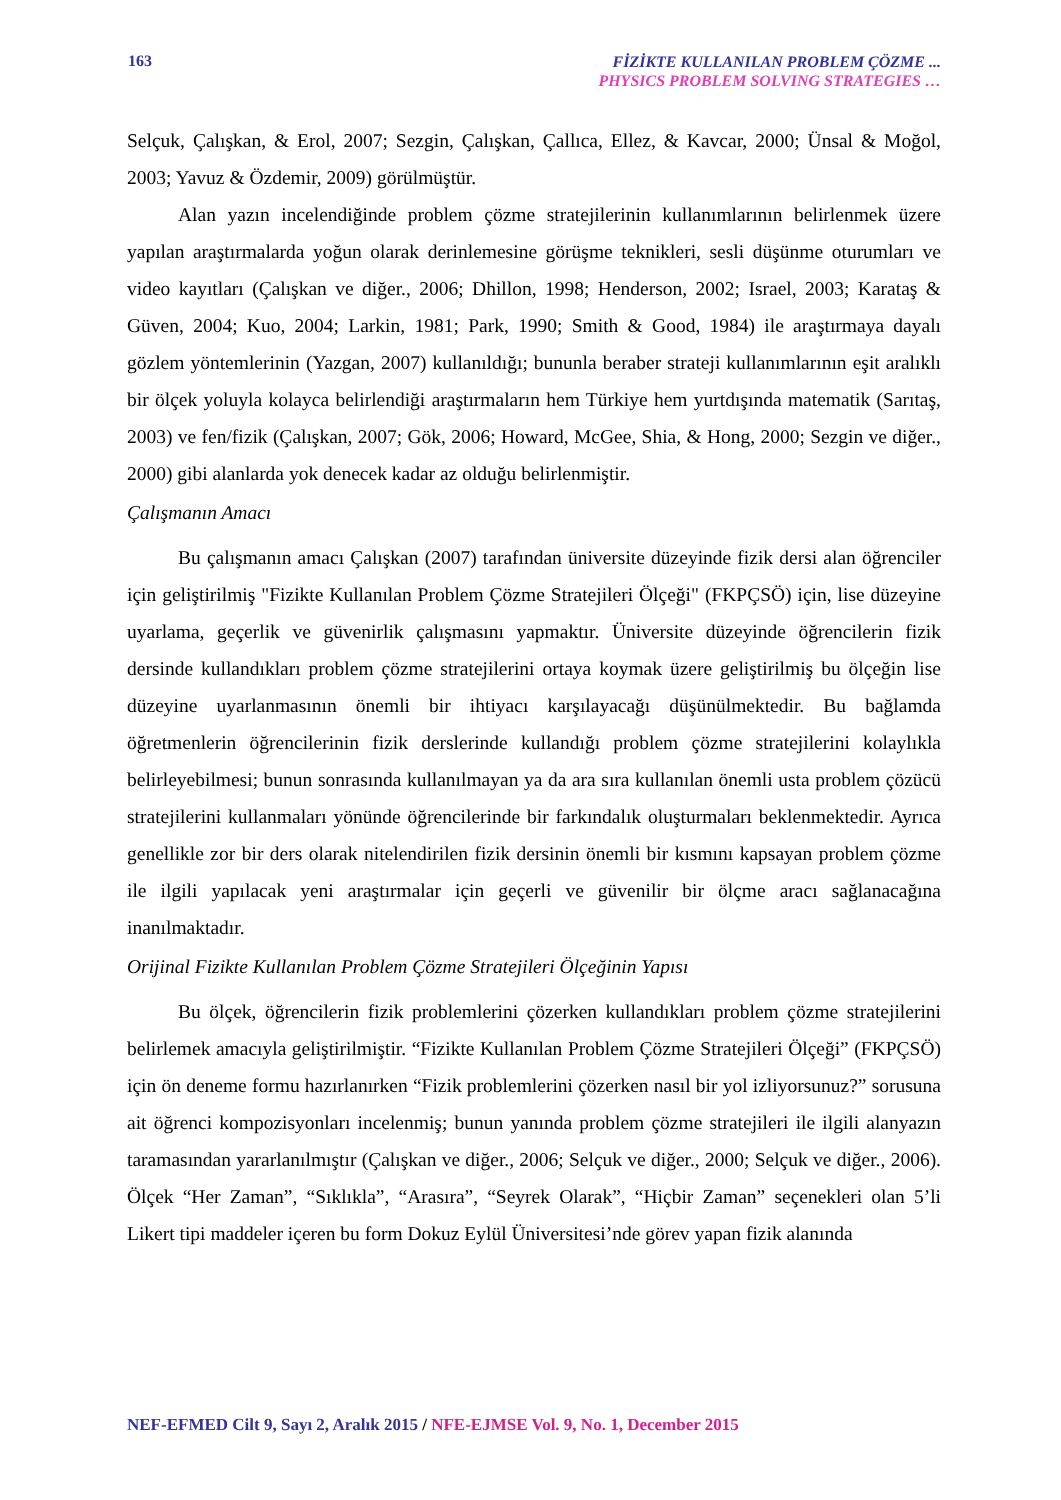163
FİZİKTE KULLANILAN PROBLEM ÇÖZME ...
PHYSICS PROBLEM SOLVING STRATEGIES …
Selçuk, Çalışkan, & Erol, 2007; Sezgin, Çalışkan, Çallıca, Ellez, & Kavcar, 2000; Ünsal & Moğol, 2003; Yavuz & Özdemir, 2009) görülmüştür.
Alan yazın incelendiğinde problem çözme stratejilerinin kullanımlarının belirlenmek üzere yapılan araştırmalarda yoğun olarak derinlemesine görüşme teknikleri, sesli düşünme oturumları ve video kayıtları (Çalışkan ve diğer., 2006; Dhillon, 1998; Henderson, 2002; Israel, 2003; Karataş & Güven, 2004; Kuo, 2004; Larkin, 1981; Park, 1990; Smith & Good, 1984) ile araştırmaya dayalı gözlem yöntemlerinin (Yazgan, 2007) kullanıldığı; bununla beraber strateji kullanımlarının eşit aralıklı bir ölçek yoluyla kolayca belirlendiği araştırmaların hem Türkiye hem yurtdışında matematik (Sarıtaş, 2003) ve fen/fizik (Çalışkan, 2007; Gök, 2006; Howard, McGee, Shia, & Hong, 2000; Sezgin ve diğer., 2000) gibi alanlarda yok denecek kadar az olduğu belirlenmiştir.
Çalışmanın Amacı
Bu çalışmanın amacı Çalışkan (2007) tarafından üniversite düzeyinde fizik dersi alan öğrenciler için geliştirilmiş "Fizikte Kullanılan Problem Çözme Stratejileri Ölçeği" (FKPÇSÖ) için, lise düzeyine uyarlama, geçerlik ve güvenirlik çalışmasını yapmaktır. Üniversite düzeyinde öğrencilerin fizik dersinde kullandıkları problem çözme stratejilerini ortaya koymak üzere geliştirilmiş bu ölçeğin lise düzeyine uyarlanmasının önemli bir ihtiyacı karşılayacağı düşünülmektedir. Bu bağlamda öğretmenlerin öğrencilerinin fizik derslerinde kullandığı problem çözme stratejilerini kolaylıkla belirleyebilmesi; bunun sonrasında kullanılmayan ya da ara sıra kullanılan önemli usta problem çözücü stratejilerini kullanmaları yönünde öğrencilerinde bir farkındalık oluşturmaları beklenmektedir. Ayrıca genellikle zor bir ders olarak nitelendirilen fizik dersinin önemli bir kısmını kapsayan problem çözme ile ilgili yapılacak yeni araştırmalar için geçerli ve güvenilir bir ölçme aracı sağlanacağına inanılmaktadır.
Orijinal Fizikte Kullanılan Problem Çözme Stratejileri Ölçeğinin Yapısı
Bu ölçek, öğrencilerin fizik problemlerini çözerken kullandıkları problem çözme stratejilerini belirlemek amacıyla geliştirilmiştir. “Fizikte Kullanılan Problem Çözme Stratejileri Ölçeği” (FKPÇSÖ) için ön deneme formu hazırlanırken “Fizik problemlerini çözerken nasıl bir yol izliyorsunuz?” sorusuna ait öğrenci kompozisyonları incelenmiş; bunun yanında problem çözme stratejileri ile ilgili alanyazın taramasından yararlanılmıştır (Çalışkan ve diğer., 2006; Selçuk ve diğer., 2000; Selçuk ve diğer., 2006). Ölçek “Her Zaman”, “Sıklıkla”, “Arasıra”, “Seyrek Olarak”, “Hiçbir Zaman” seçenekleri olan 5’li Likert tipi maddeler içeren bu form Dokuz Eylül Üniversitesi’nde görev yapan fizik alanında
NEF-EFMED Cilt 9, Sayı 2, Aralık 2015 / NFE-EJMSE Vol. 9, No. 1, December 2015